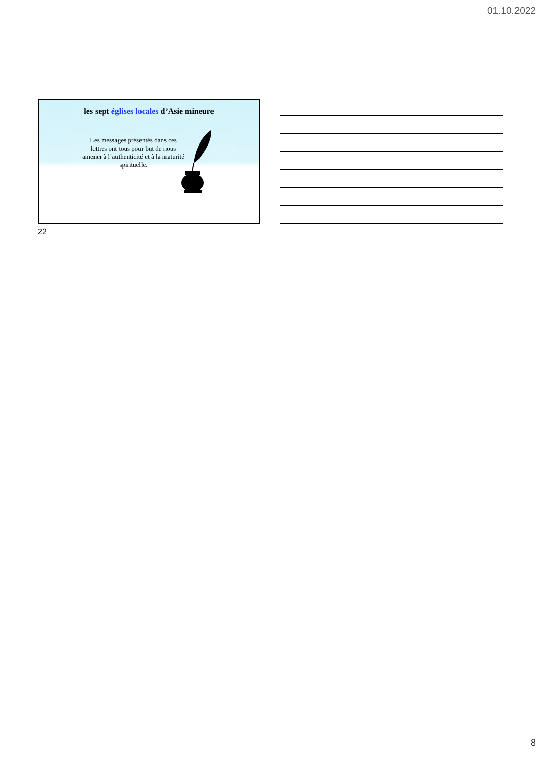01.10.2022
les sept églises locales d’Asie mineure
Les messages présentés dans ces lettres ont tous pour but de nous amener à l’authenticité et à la maturité spirituelle.
22
8